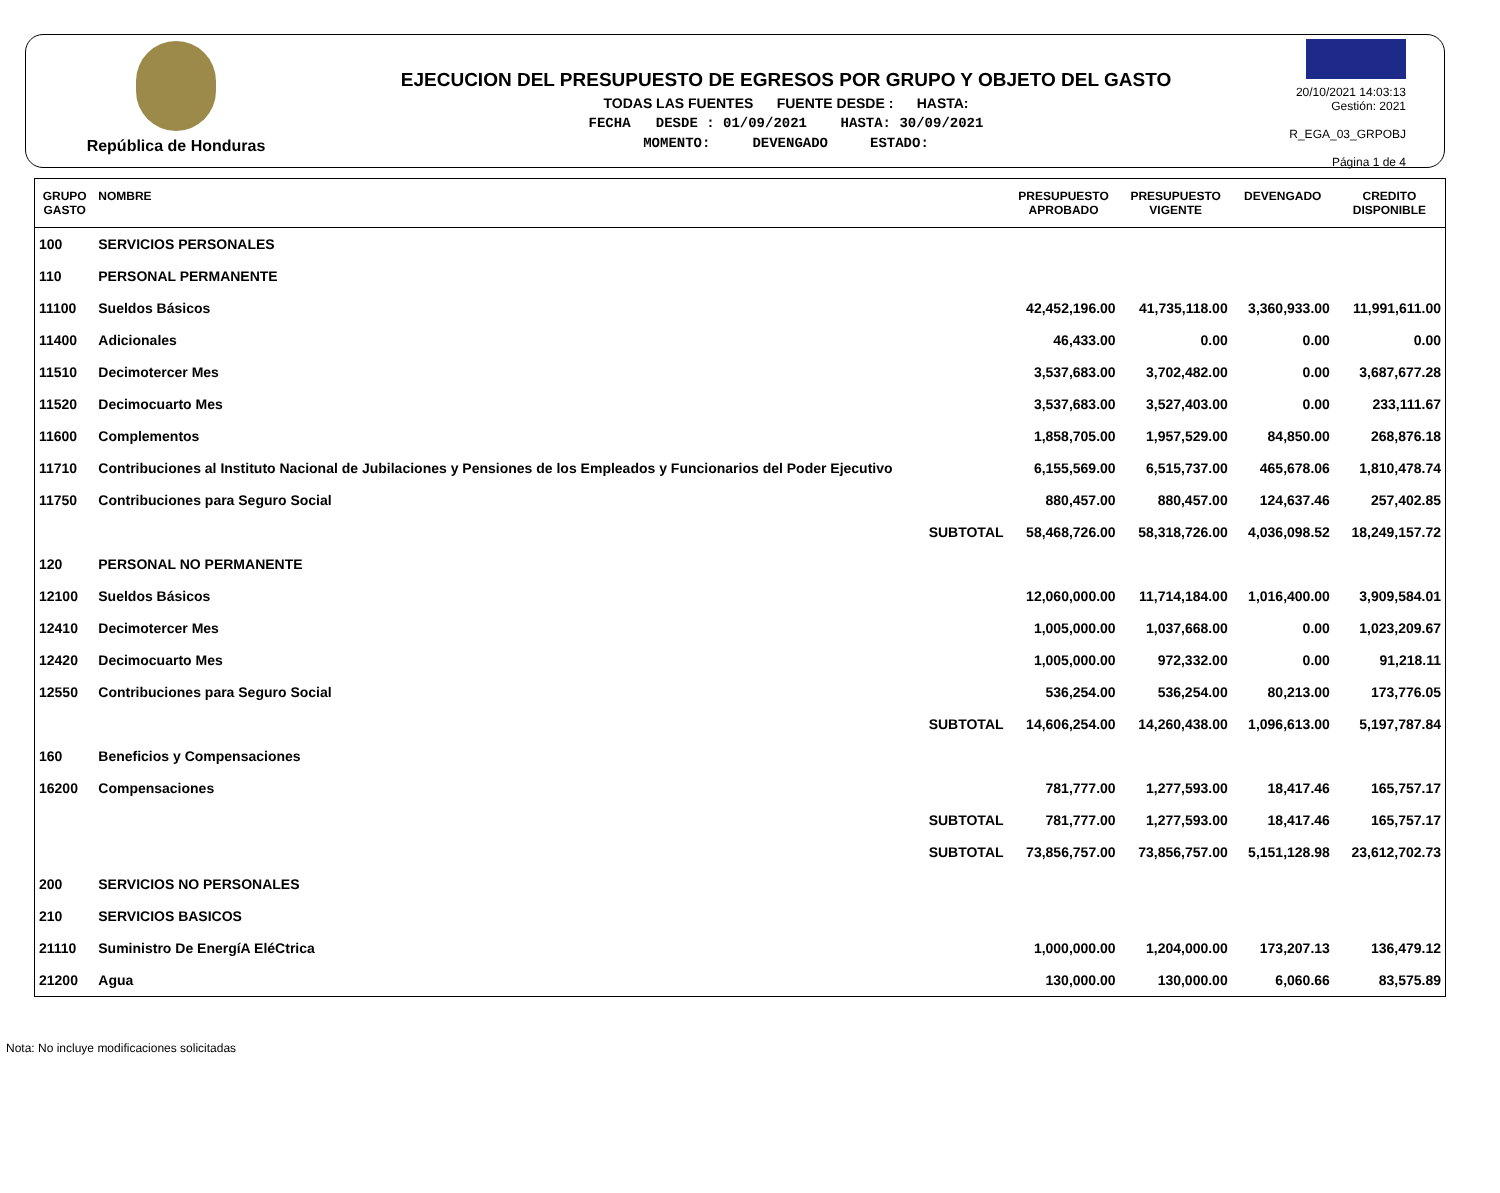República de Honduras
EJECUCION DEL PRESUPUESTO DE EGRESOS POR GRUPO Y OBJETO DEL GASTO
TODAS LAS FUENTES FUENTE DESDE : HASTA:
FECHA DESDE : 01/09/2021 HASTA: 30/09/2021
MOMENTO: DEVENGADO ESTADO:
20/10/2021 14:03:13
Gestión: 2021
R_EGA_03_GRPOBJ
Página 1 de 4
| GRUPO GASTO | NOMBRE | PRESUPUESTO APROBADO | PRESUPUESTO VIGENTE | DEVENGADO | CREDITO DISPONIBLE |
| --- | --- | --- | --- | --- | --- |
| 100 | SERVICIOS PERSONALES | | | | |
| 110 | PERSONAL PERMANENTE | | | | |
| 11100 | Sueldos Básicos | 42,452,196.00 | 41,735,118.00 | 3,360,933.00 | 11,991,611.00 |
| 11400 | Adicionales | 46,433.00 | 0.00 | 0.00 | 0.00 |
| 11510 | Decimotercer Mes | 3,537,683.00 | 3,702,482.00 | 0.00 | 3,687,677.28 |
| 11520 | Decimocuarto Mes | 3,537,683.00 | 3,527,403.00 | 0.00 | 233,111.67 |
| 11600 | Complementos | 1,858,705.00 | 1,957,529.00 | 84,850.00 | 268,876.18 |
| 11710 | Contribuciones al Instituto Nacional de Jubilaciones y Pensiones de los Empleados y Funcionarios del Poder Ejecutivo | 6,155,569.00 | 6,515,737.00 | 465,678.06 | 1,810,478.74 |
| 11750 | Contribuciones para Seguro Social | 880,457.00 | 880,457.00 | 124,637.46 | 257,402.85 |
| | SUBTOTAL | 58,468,726.00 | 58,318,726.00 | 4,036,098.52 | 18,249,157.72 |
| 120 | PERSONAL NO PERMANENTE | | | | |
| 12100 | Sueldos Básicos | 12,060,000.00 | 11,714,184.00 | 1,016,400.00 | 3,909,584.01 |
| 12410 | Decimotercer Mes | 1,005,000.00 | 1,037,668.00 | 0.00 | 1,023,209.67 |
| 12420 | Decimocuarto Mes | 1,005,000.00 | 972,332.00 | 0.00 | 91,218.11 |
| 12550 | Contribuciones para Seguro Social | 536,254.00 | 536,254.00 | 80,213.00 | 173,776.05 |
| | SUBTOTAL | 14,606,254.00 | 14,260,438.00 | 1,096,613.00 | 5,197,787.84 |
| 160 | Beneficios y Compensaciones | | | | |
| 16200 | Compensaciones | 781,777.00 | 1,277,593.00 | 18,417.46 | 165,757.17 |
| | SUBTOTAL | 781,777.00 | 1,277,593.00 | 18,417.46 | 165,757.17 |
| | SUBTOTAL | 73,856,757.00 | 73,856,757.00 | 5,151,128.98 | 23,612,702.73 |
| 200 | SERVICIOS NO PERSONALES | | | | |
| 210 | SERVICIOS BASICOS | | | | |
| 21110 | Suministro De EnergíA EléCtrica | 1,000,000.00 | 1,204,000.00 | 173,207.13 | 136,479.12 |
| 21200 | Agua | 130,000.00 | 130,000.00 | 6,060.66 | 83,575.89 |
Nota: No incluye modificaciones solicitadas